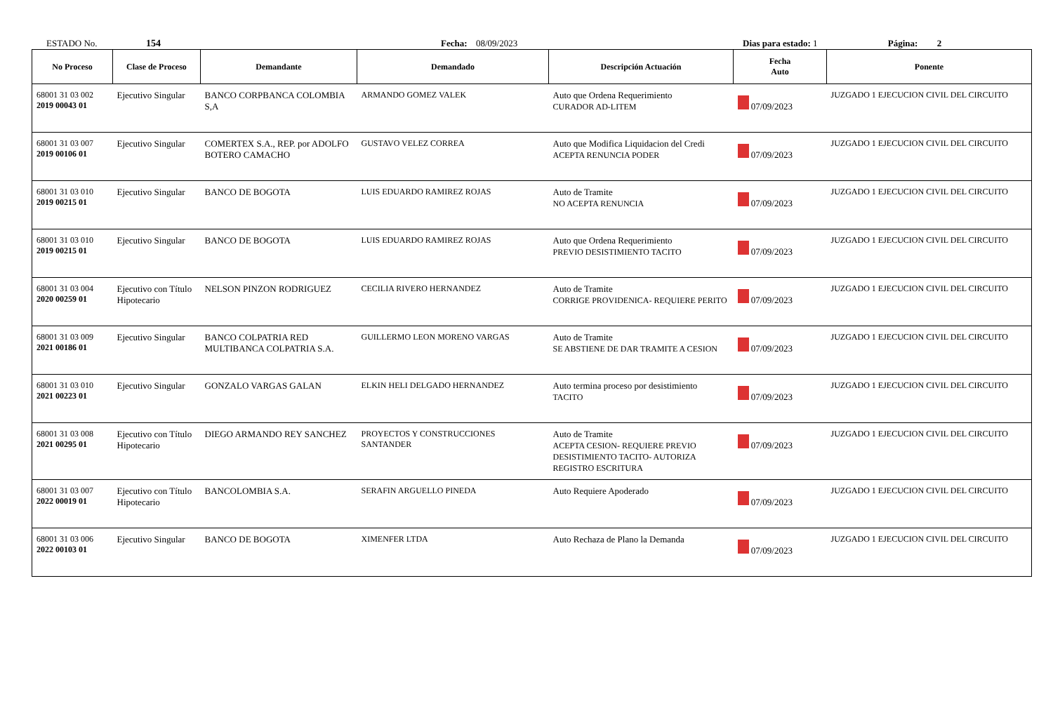ESTADO No. 154 Fecha: 08/09/2023 Dias para estado: 1 Página: 2
| No Proceso | Clase de Proceso | Demandante | Demandado | Descripción Actuación | Fecha Auto | Ponente |
| --- | --- | --- | --- | --- | --- | --- |
| 68001 31 03 002 2019 00043 01 | Ejecutivo Singular | BANCO CORPBANCA COLOMBIA S,A | ARMANDO GOMEZ VALEK | Auto que Ordena Requerimiento CURADOR AD-LITEM | 07/09/2023 | JUZGADO 1 EJECUCION CIVIL DEL CIRCUITO |
| 68001 31 03 007 2019 00106 01 | Ejecutivo Singular | COMERTEX S.A., REP. por ADOLFO BOTERO CAMACHO | GUSTAVO VELEZ CORREA | Auto que Modifica Liquidacion del Credi ACEPTA RENUNCIA PODER | 07/09/2023 | JUZGADO 1 EJECUCION CIVIL DEL CIRCUITO |
| 68001 31 03 010 2019 00215 01 | Ejecutivo Singular | BANCO DE BOGOTA | LUIS EDUARDO RAMIREZ ROJAS | Auto de Tramite NO ACEPTA RENUNCIA | 07/09/2023 | JUZGADO 1 EJECUCION CIVIL DEL CIRCUITO |
| 68001 31 03 010 2019 00215 01 | Ejecutivo Singular | BANCO DE BOGOTA | LUIS EDUARDO RAMIREZ ROJAS | Auto que Ordena Requerimiento PREVIO DESISTIMIENTO TACITO | 07/09/2023 | JUZGADO 1 EJECUCION CIVIL DEL CIRCUITO |
| 68001 31 03 004 2020 00259 01 | Ejecutivo con Título Hipotecario | NELSON PINZON RODRIGUEZ | CECILIA RIVERO HERNANDEZ | Auto de Tramite CORRIGE PROVIDENICA- REQUIERE PERITO | 07/09/2023 | JUZGADO 1 EJECUCION CIVIL DEL CIRCUITO |
| 68001 31 03 009 2021 00186 01 | Ejecutivo Singular | BANCO COLPATRIA RED MULTIBANCA COLPATRIA S.A. | GUILLERMO LEON MORENO VARGAS | Auto de Tramite SE ABSTIENE DE DAR TRAMITE A CESION | 07/09/2023 | JUZGADO 1 EJECUCION CIVIL DEL CIRCUITO |
| 68001 31 03 010 2021 00223 01 | Ejecutivo Singular | GONZALO VARGAS GALAN | ELKIN HELI DELGADO HERNANDEZ | Auto termina proceso por desistimiento TACITO | 07/09/2023 | JUZGADO 1 EJECUCION CIVIL DEL CIRCUITO |
| 68001 31 03 008 2021 00295 01 | Ejecutivo con Título Hipotecario | DIEGO ARMANDO REY SANCHEZ | PROYECTOS Y CONSTRUCCIONES SANTANDER | Auto de Tramite ACEPTA CESION- REQUIERE PREVIO DESISTIMIENTO TACITO- AUTORIZA REGISTRO ESCRITURA | 07/09/2023 | JUZGADO 1 EJECUCION CIVIL DEL CIRCUITO |
| 68001 31 03 007 2022 00019 01 | Ejecutivo con Título Hipotecario | BANCOLOMBIA S.A. | SERAFIN ARGUELLO PINEDA | Auto Requiere Apoderado | 07/09/2023 | JUZGADO 1 EJECUCION CIVIL DEL CIRCUITO |
| 68001 31 03 006 2022 00103 01 | Ejecutivo Singular | BANCO DE BOGOTA | XIMENFER LTDA | Auto Rechaza de Plano la Demanda | 07/09/2023 | JUZGADO 1 EJECUCION CIVIL DEL CIRCUITO |